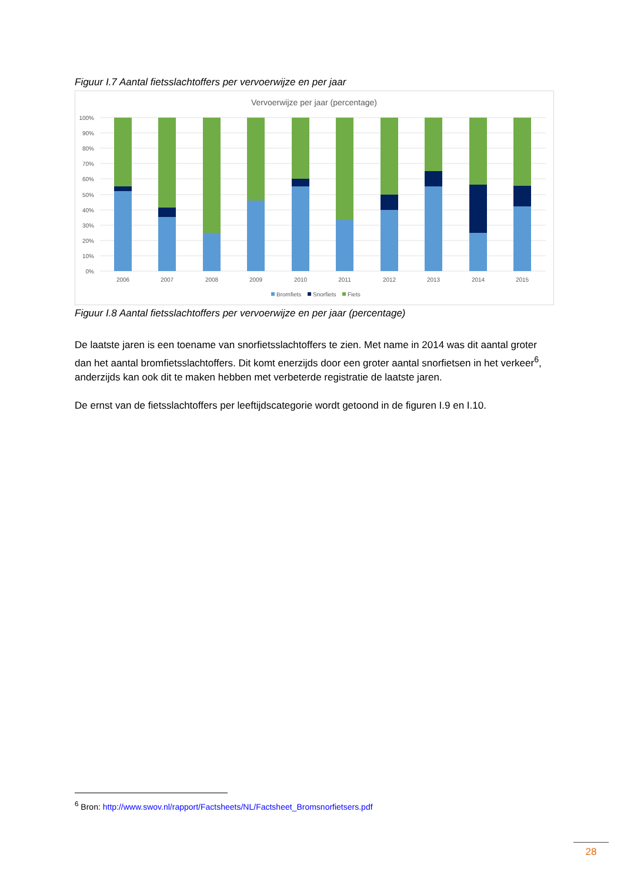Figuur I.7 Aantal fietsslachtoffers per vervoerwijze en per jaar
Vervoerwijze per jaar (percentage)
100%
90%
80%
70%
60%
50%
40%
30%
20%
10%
0%
2006
2007
2008
2009
2010
2011
2012
2013
2014
2015
Bromfiets
Snorfiets
Fiets
Figuur I.8 Aantal fietsslachtoffers per vervoerwijze en per jaar (percentage)
De laatste jaren is een toename van snorfietsslachtoffers te zien. Met name in 2014 was dit aantal groter dan het aantal bromfietsslachtoffers. Dit komt enerzijds door een groter aantal snorfietsen in het verkeer<sup>6</sup>, anderzijds kan ook dit te maken hebben met verbeterde registratie de laatste jaren.
De ernst van de fietsslachtoffers per leeftijdscategorie wordt getoond in de figuren I.9 en I.10.
<sup>6</sup> Bron: http://www.swov.nl/rapport/Factsheets/NL/Factsheet_Bromsnorfietsers.pdf
28